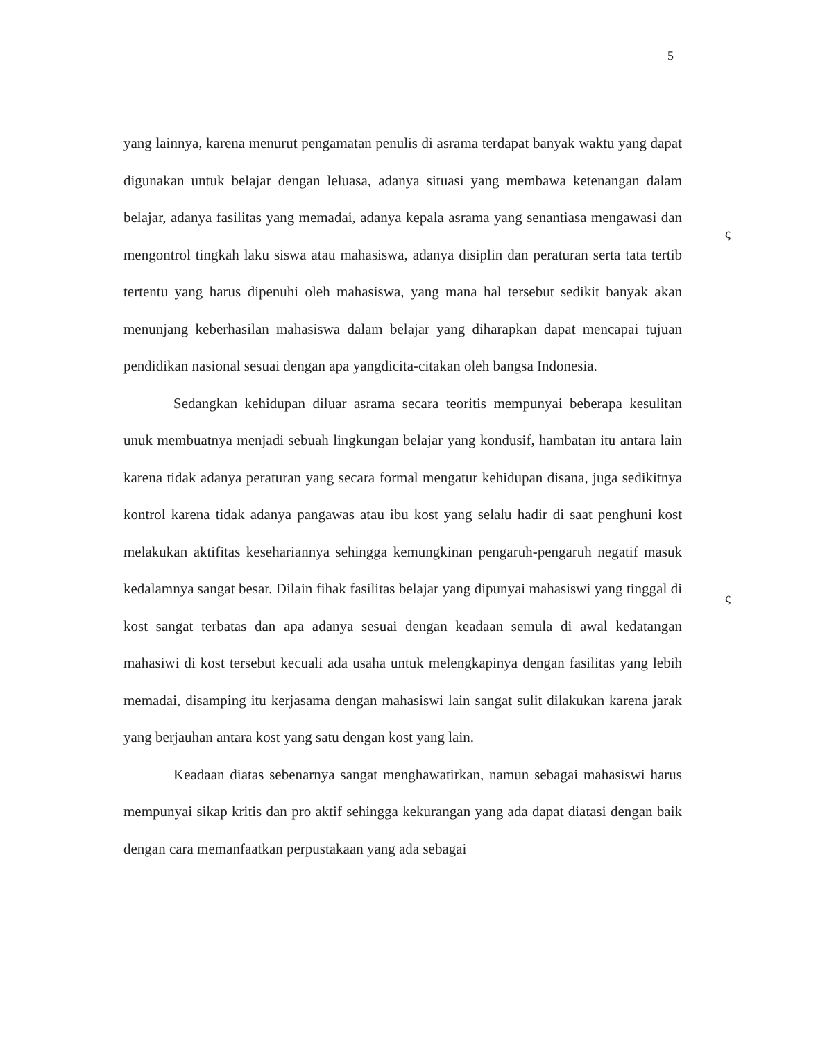5
yang lainnya, karena menurut pengamatan penulis di asrama terdapat banyak waktu yang dapat digunakan untuk belajar dengan leluasa, adanya situasi yang membawa ketenangan dalam belajar, adanya fasilitas yang memadai, adanya kepala asrama yang senantiasa mengawasi dan mengontrol tingkah laku siswa atau mahasiswa, adanya disiplin dan peraturan serta tata tertib tertentu yang harus dipenuhi oleh mahasiswa, yang mana hal tersebut sedikit banyak akan menunjang keberhasilan mahasiswa dalam belajar yang diharapkan dapat mencapai tujuan pendidikan nasional sesuai dengan apa yangdicita-citakan oleh bangsa Indonesia.
Sedangkan kehidupan diluar asrama secara teoritis mempunyai beberapa kesulitan unuk membuatnya menjadi sebuah lingkungan belajar yang kondusif, hambatan itu antara lain karena tidak adanya peraturan yang secara formal mengatur kehidupan disana, juga sedikitnya kontrol karena tidak adanya pangawas atau ibu kost yang selalu hadir di saat penghuni kost melakukan aktifitas kesehariannya sehingga kemungkinan pengaruh-pengaruh negatif masuk kedalamnya sangat besar. Dilain fihak fasilitas belajar yang dipunyai mahasiswi yang tinggal di kost sangat terbatas dan apa adanya sesuai dengan keadaan semula di awal kedatangan mahasiwi di kost tersebut kecuali ada usaha untuk melengkapinya dengan fasilitas yang lebih memadai, disamping itu kerjasama dengan mahasiswi lain sangat sulit dilakukan karena jarak yang berjauhan antara kost yang satu dengan kost yang lain.
Keadaan diatas sebenarnya sangat menghawatirkan, namun sebagai mahasiswi harus mempunyai sikap kritis dan pro aktif sehingga kekurangan yang ada dapat diatasi dengan baik dengan cara memanfaatkan perpustakaan yang ada sebagai
ς
ς